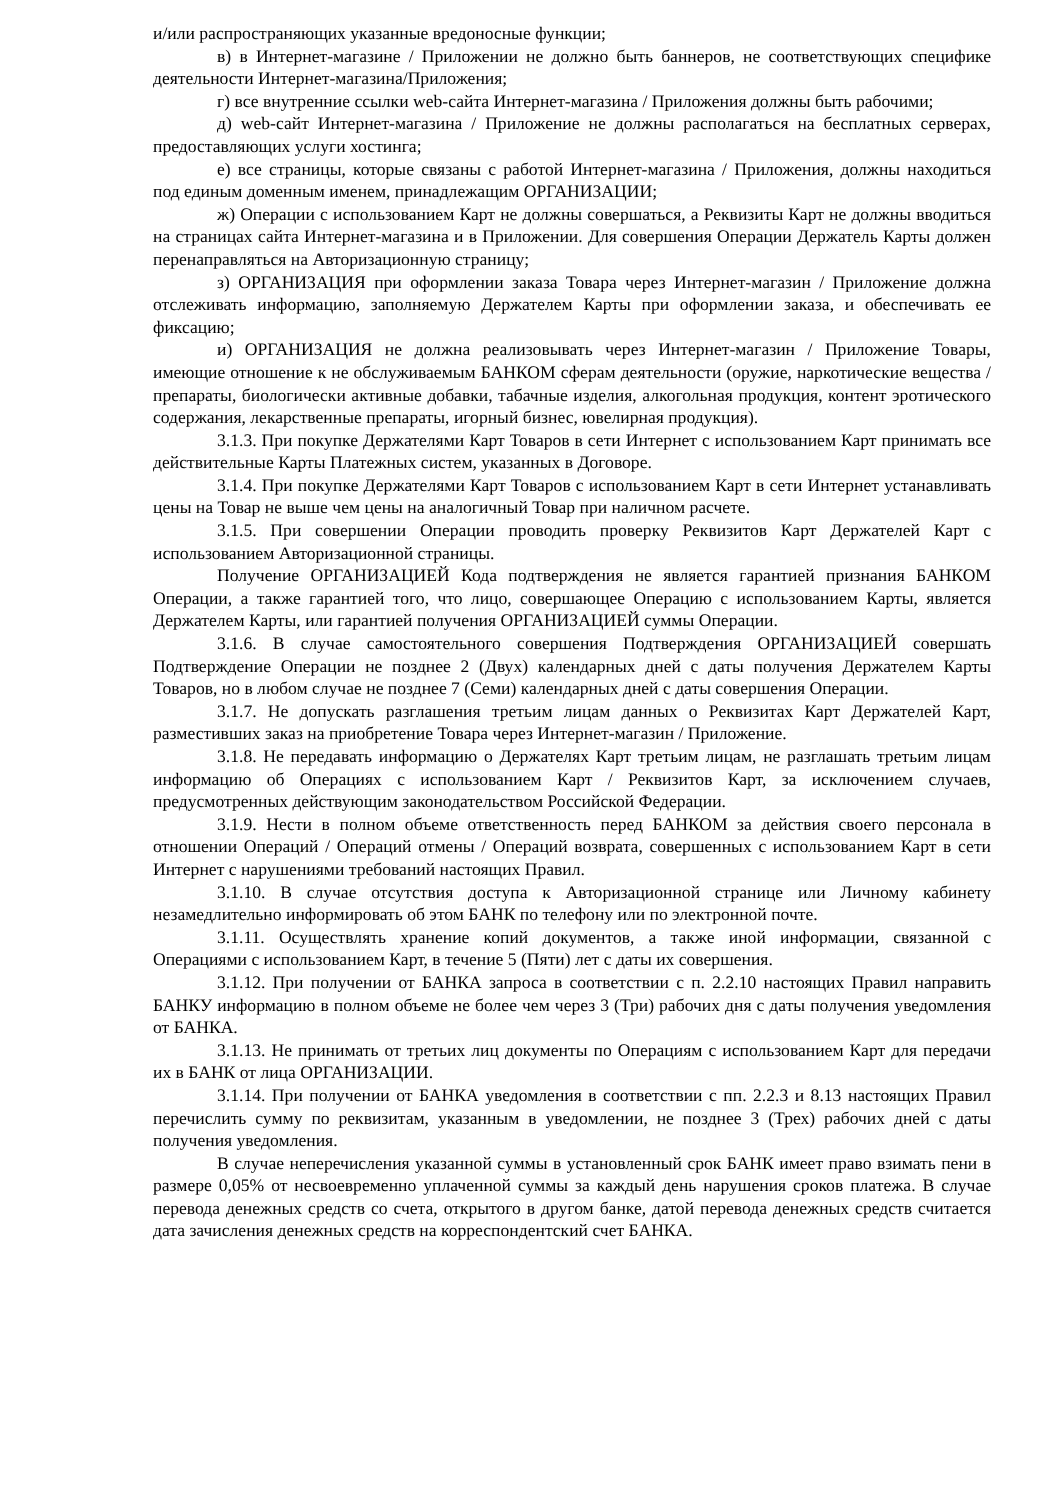и/или распространяющих указанные вредоносные функции;
в) в Интернет-магазине / Приложении не должно быть баннеров, не соответствующих специфике деятельности Интернет-магазина/Приложения;
г) все внутренние ссылки web-сайта Интернет-магазина / Приложения должны быть рабочими;
д) web-сайт Интернет-магазина / Приложение не должны располагаться на бесплатных серверах, предоставляющих услуги хостинга;
е) все страницы, которые связаны с работой Интернет-магазина / Приложения, должны находиться под единым доменным именем, принадлежащим ОРГАНИЗАЦИИ;
ж) Операции с использованием Карт не должны совершаться, а Реквизиты Карт не должны вводиться на страницах сайта Интернет-магазина и в Приложении. Для совершения Операции Держатель Карты должен перенаправляться на Авторизационную страницу;
з) ОРГАНИЗАЦИЯ при оформлении заказа Товара через Интернет-магазин / Приложение должна отслеживать информацию, заполняемую Держателем Карты при оформлении заказа, и обеспечивать ее фиксацию;
и) ОРГАНИЗАЦИЯ не должна реализовывать через Интернет-магазин / Приложение Товары, имеющие отношение к не обслуживаемым БАНКОМ сферам деятельности (оружие, наркотические вещества / препараты, биологически активные добавки, табачные изделия, алкогольная продукция, контент эротического содержания, лекарственные препараты, игорный бизнес, ювелирная продукция).
3.1.3. При покупке Держателями Карт Товаров в сети Интернет с использованием Карт принимать все действительные Карты Платежных систем, указанных в Договоре.
3.1.4. При покупке Держателями Карт Товаров с использованием Карт в сети Интернет устанавливать цены на Товар не выше чем цены на аналогичный Товар при наличном расчете.
3.1.5. При совершении Операции проводить проверку Реквизитов Карт Держателей Карт с использованием Авторизационной страницы.
Получение ОРГАНИЗАЦИЕЙ Кода подтверждения не является гарантией признания БАНКОМ Операции, а также гарантией того, что лицо, совершающее Операцию с использованием Карты, является Держателем Карты, или гарантией получения ОРГАНИЗАЦИЕЙ суммы Операции.
3.1.6. В случае самостоятельного совершения Подтверждения ОРГАНИЗАЦИЕЙ совершать Подтверждение Операции не позднее 2 (Двух) календарных дней с даты получения Держателем Карты Товаров, но в любом случае не позднее 7 (Семи) календарных дней с даты совершения Операции.
3.1.7. Не допускать разглашения третьим лицам данных о Реквизитах Карт Держателей Карт, разместивших заказ на приобретение Товара через Интернет-магазин / Приложение.
3.1.8. Не передавать информацию о Держателях Карт третьим лицам, не разглашать третьим лицам информацию об Операциях с использованием Карт / Реквизитов Карт, за исключением случаев, предусмотренных действующим законодательством Российской Федерации.
3.1.9. Нести в полном объеме ответственность перед БАНКОМ за действия своего персонала в отношении Операций / Операций отмены / Операций возврата, совершенных с использованием Карт в сети Интернет с нарушениями требований настоящих Правил.
3.1.10. В случае отсутствия доступа к Авторизационной странице или Личному кабинету незамедлительно информировать об этом БАНК по телефону или по электронной почте.
3.1.11. Осуществлять хранение копий документов, а также иной информации, связанной с Операциями с использованием Карт, в течение 5 (Пяти) лет с даты их совершения.
3.1.12. При получении от БАНКА запроса в соответствии с п. 2.2.10 настоящих Правил направить БАНКУ информацию в полном объеме не более чем через 3 (Три) рабочих дня с даты получения уведомления от БАНКА.
3.1.13. Не принимать от третьих лиц документы по Операциям с использованием Карт для передачи их в БАНК от лица ОРГАНИЗАЦИИ.
3.1.14. При получении от БАНКА уведомления в соответствии с пп. 2.2.3 и 8.13 настоящих Правил перечислить сумму по реквизитам, указанным в уведомлении, не позднее 3 (Трех) рабочих дней с даты получения уведомления.
В случае неперечисления указанной суммы в установленный срок БАНК имеет право взимать пени в размере 0,05% от несвоевременно уплаченной суммы за каждый день нарушения сроков платежа. В случае перевода денежных средств со счета, открытого в другом банке, датой перевода денежных средств считается дата зачисления денежных средств на корреспондентский счет БАНКА.